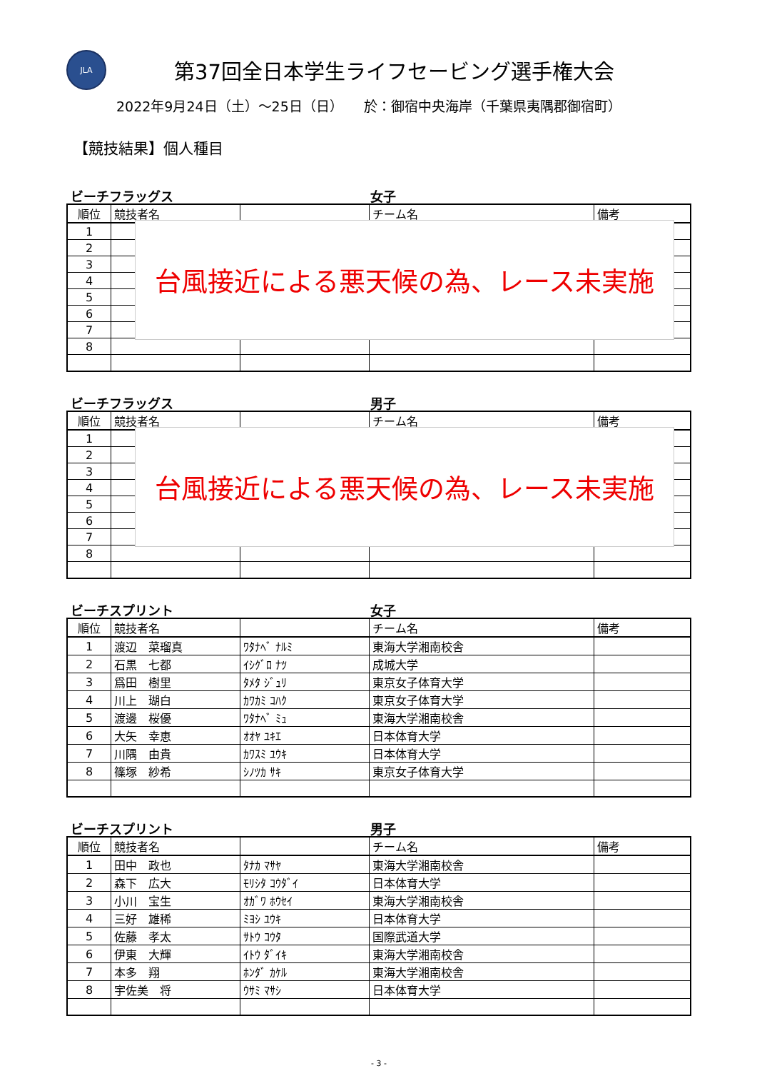JLA
第37回全日本学生ライフセービング選手権大会
2022年9月24日（土）～25日（日）　　於：御宿中央海岸（千葉県夷隅郡御宿町）
【競技結果】個人種目
ビーチフラッグス 女子
| 順位 | 競技者名 | | チーム名 | 備考 |
| --- | --- | --- | --- | --- |
| 1 | | | | |
| 2 | | | | |
| 3 | | | | |
| 4 | | | | |
| 5 | | | | |
| 6 | | | | |
| 7 | | | | |
| 8 | | | | |
台風接近による悪天候の為、レース未実施
ビーチフラッグス 男子
| 順位 | 競技者名 | | チーム名 | 備考 |
| --- | --- | --- | --- | --- |
| 1 | | | | |
| 2 | | | | |
| 3 | | | | |
| 4 | | | | |
| 5 | | | | |
| 6 | | | | |
| 7 | | | | |
| 8 | | | | |
台風接近による悪天候の為、レース未実施
ビーチスプリント 女子
| 順位 | 競技者名 | | チーム名 | 備考 |
| --- | --- | --- | --- | --- |
| 1 | 渡辺 菜瑠真 | ﾜﾀﾅﾍﾞ ﾅﾙﾐ | 東海大学湘南校舎 | |
| 2 | 石黒 七都 | ｲｼｸﾞﾛ ﾅﾂ | 成城大学 | |
| 3 | 爲田 樹里 | ﾀﾒﾀ ｼﾞｭﾘ | 東京女子体育大学 | |
| 4 | 川上 瑚白 | ｶﾜｶﾐ ｺﾊｸ | 東京女子体育大学 | |
| 5 | 渡邊 桜優 | ﾜﾀﾅﾍﾞ ﾐｭ | 東海大学湘南校舎 | |
| 6 | 大矢 幸恵 | ｵｵﾔ ﾕｷｴ | 日本体育大学 | |
| 7 | 川隅 由貴 | ｶﾜｽﾐ ﾕｳｷ | 日本体育大学 | |
| 8 | 篠塚 紗希 | ｼﾉﾂｶ ｻｷ | 東京女子体育大学 | |
ビーチスプリント 男子
| 順位 | 競技者名 | | チーム名 | 備考 |
| --- | --- | --- | --- | --- |
| 1 | 田中 政也 | ﾀﾅｶ ﾏｻﾔ | 東海大学湘南校舎 | |
| 2 | 森下 広大 | ﾓﾘｼﾀ ｺｳﾀﾞｲ | 日本体育大学 | |
| 3 | 小川 宝生 | ｵｶﾞﾜ ﾎｳｾｲ | 東海大学湘南校舎 | |
| 4 | 三好 雄稀 | ﾐﾖｼ ﾕｳｷ | 日本体育大学 | |
| 5 | 佐藤 孝太 | ｻﾄｳ ｺｳﾀ | 国際武道大学 | |
| 6 | 伊東 大輝 | ｲﾄｳ ﾀﾞｲｷ | 東海大学湘南校舎 | |
| 7 | 本多 翔 | ﾎﾝﾀﾞ ｶｹﾙ | 東海大学湘南校舎 | |
| 8 | 宇佐美 将 | ｳｻﾐ ﾏｻｼ | 日本体育大学 | |
- 3 -